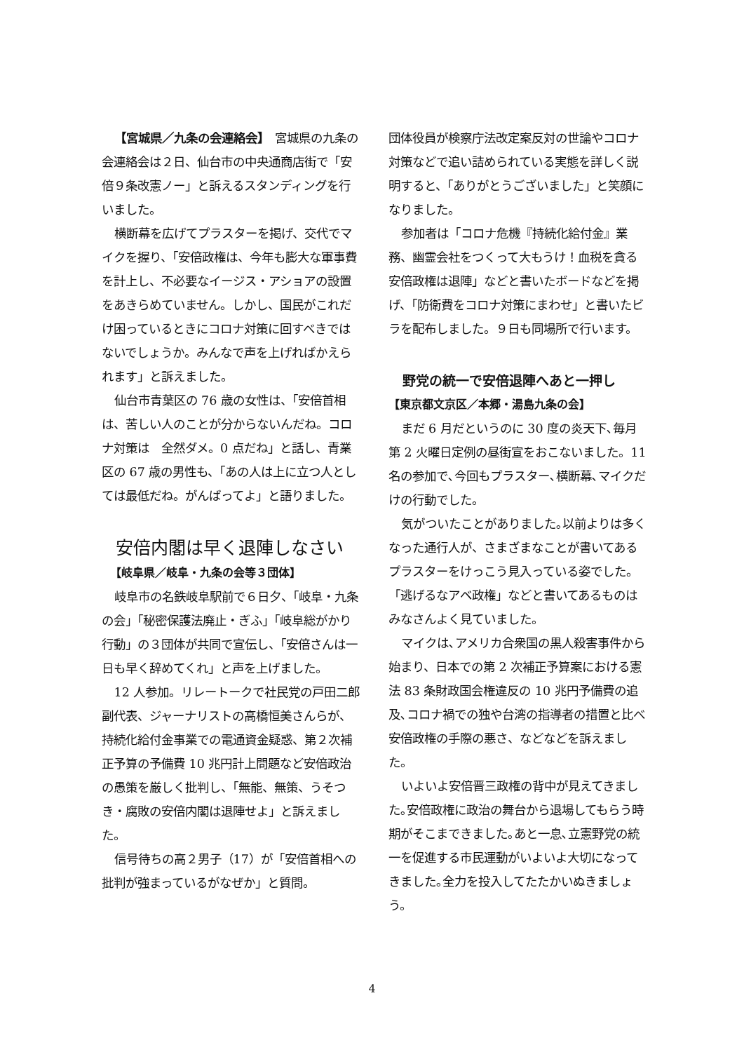【宮城県／九条の会連絡会】　宮城県の九条の会連絡会は２日、仙台市の中央通商店街で「安倍９条改憲ノー」と訴えるスタンディングを行いました。
横断幕を広げてプラスターを掲げ、交代でマイクを握り、「安倍政権は、今年も膨大な軍事費を計上し、不必要なイージス・アショアの設置をあきらめていません。しかし、国民がこれだけ困っているときにコロナ対策に回すべきではないでしょうか。みんなで声を上げればかえられます」と訴えました。
仙台市青葉区の 76 歳の女性は、「安倍首相は、苦しい人のことが分からないんだね。コロナ対策は　全然ダメ。0 点だね」と話し、青業区の 67 歳の男性も、「あの人は上に立つ人としては最低だね。がんばってよ」と語りました。
安倍内閣は早く退陣しなさい
【岐阜県／岐阜・九条の会等３団体】
岐阜市の名鉄岐阜駅前で６日夕、「岐阜・九条の会」「秘密保護法廃止・ぎふ」「岐阜総がかり行動」の３団体が共同で宣伝し、「安倍さんは一日も早く辞めてくれ」と声を上げました。
12 人参加。リレートークで社民党の戸田二郎副代表、ジャーナリストの高橋恒美さんらが、持続化給付金事業での電通資金疑惑、第２次補正予算の予備費 10 兆円計上問題など安倍政治の愚策を厳しく批判し、「無能、無策、うそつき・腐敗の安倍内閣は退陣せよ」と訴えました。
信号待ちの高２男子（17）が「安倍首相への批判が強まっているがなぜか」と質問。
団体役員が検察庁法改定案反対の世論やコロナ対策などで追い詰められている実態を詳しく説明すると、「ありがとうございました」と笑顔になりました。
参加者は「コロナ危機『持続化給付金』業務、幽霊会社をつくって大もうけ！血税を貪る安倍政権は退陣」などと書いたボードなどを掲げ、「防衛費をコロナ対策にまわせ」と書いたビラを配布しました。９日も同場所で行います。
野党の統一で安倍退陣へあと一押し
【東京都文京区／本郷・湯島九条の会】
まだ 6 月だというのに 30 度の炎天下､毎月第 2 火曜日定例の昼街宣をおこないました。11 名の参加で､今回もプラスター､横断幕､マイクだけの行動でした。
気がついたことがありました｡以前よりは多くなった通行人が、さまざまなことが書いてあるプラスターをけっこう見入っている姿でした。「逃げるなアベ政権」などと書いてあるものはみなさんよく見ていました。
マイクは､アメリカ合衆国の黒人殺害事件から始まり、日本での第 2 次補正予算案における憲法 83 条財政国会権違反の 10 兆円予備費の追及､コロナ禍での独や台湾の指導者の措置と比べ安倍政権の手際の悪さ、などなどを訴えました。
いよいよ安倍晋三政権の背中が見えてきました｡安倍政権に政治の舞台から退場してもらう時期がそこまできました｡あと一息､立憲野党の統一を促進する市民運動がいよいよ大切になってきました｡全力を投入してたたかいぬきましょう。
4